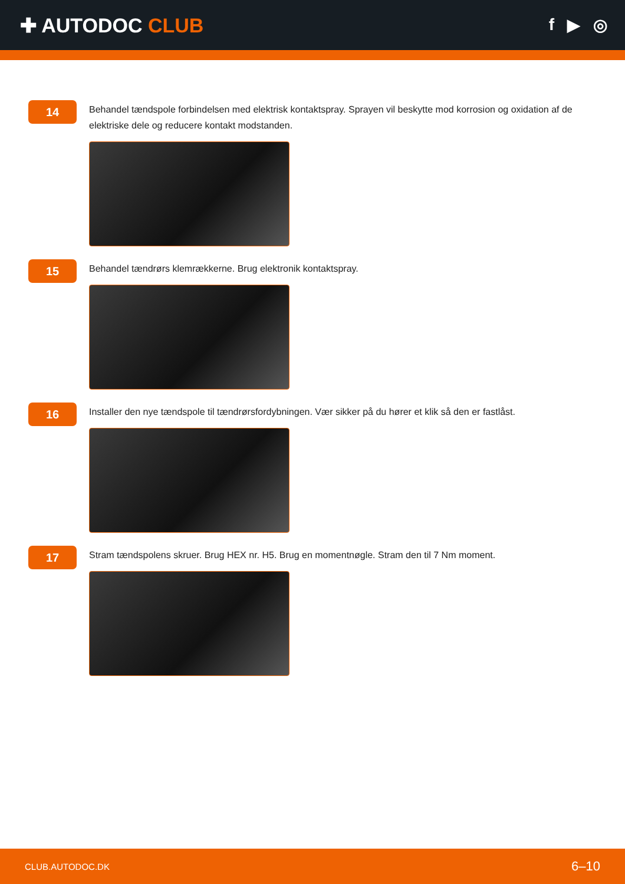✚ AUTODOC CLUB
f ▶ ◎
14
Behandel tændspole forbindelsen med elektrisk kontaktspray. Sprayen vil beskytte mod korrosion og oxidation af de elektriske dele og reducere kontakt modstanden.
15
Behandel tændrørs klemrækkerne. Brug elektronik kontaktspray.
16
Installer den nye tændspole til tændrørsfordybningen. Vær sikker på du hører et klik så den er fastlåst.
17
Stram tændspolens skruer. Brug HEX nr. H5. Brug en momentnøgle. Stram den til 7 Nm moment.
CLUB.AUTODOC.DK 6–10